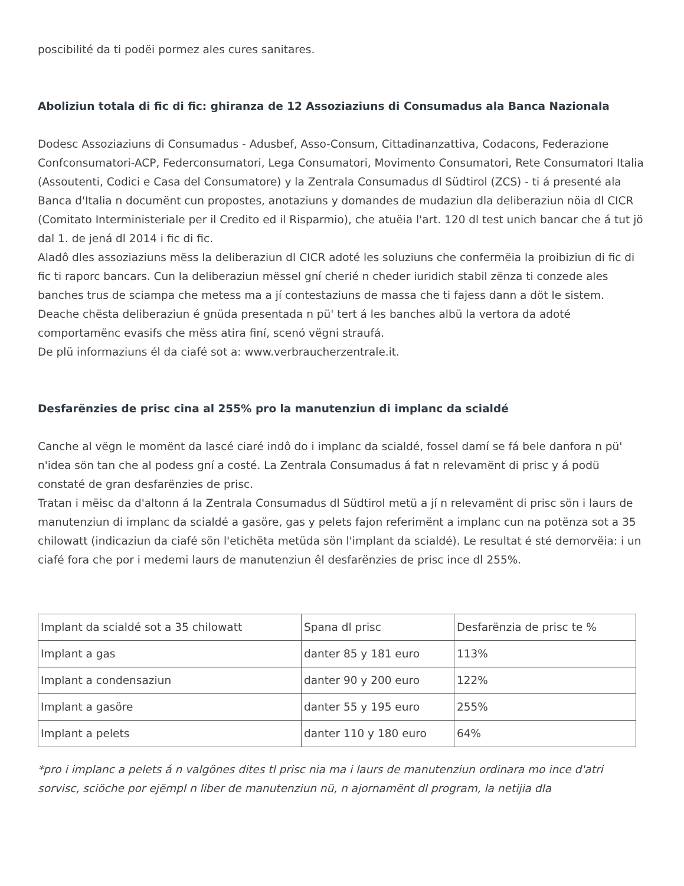poscibilité da ti podëi pormez ales cures sanitares.
Aboliziun totala di fic di fic: ghiranza de 12 Assoziaziuns di Consumadus ala Banca Nazionala
Dodesc Assoziaziuns di Consumadus - Adusbef, Asso-Consum, Cittadinanzattiva, Codacons, Federazione Confconsumatori-ACP, Federconsumatori, Lega Consumatori, Movimento Consumatori, Rete Consumatori Italia (Assoutenti, Codici e Casa del Consumatore) y la Zentrala Consumadus dl Südtirol (ZCS) - ti á presenté ala Banca d'Italia n documënt cun propostes, anotaziuns y domandes de mudaziun dla deliberaziun nöia dl CICR (Comitato Interministeriale per il Credito ed il Risparmio), che atuëia l'art. 120 dl test unich bancar che á tut jö dal 1. de jená dl 2014 i fic di fic.
Aladô dles assoziaziuns mëss la deliberaziun dl CICR adoté les soluziuns che confermëia la proibiziun di fic di fic ti raporc bancars. Cun la deliberaziun mëssel gní cherié n cheder iuridich stabil zënza ti conzede ales banches trus de sciampa che metess ma a jí contestaziuns de massa che ti fajess dann a döt le sistem. Deache chësta deliberaziun é gnüda presentada n pü' tert á les banches albü la vertora da adoté comportamënc evasifs che mëss atira finí, scenó vëgni straufá.
De plü informaziuns él da ciafé sot a: www.verbraucherzentrale.it.
Desfarënzies de prisc cina al 255% pro la manutenziun di implanc da scialdé
Canche al vëgn le momënt da lascé ciaré indô do i implanc da scialdé, fossel damí se fá bele danfora n pü' n'idea sön tan che al podess gní a costé. La Zentrala Consumadus á fat n relevamënt di prisc y á podü constaté de gran desfarënzies de prisc.
Tratan i mëisc da d'altonn á la Zentrala Consumadus dl Südtirol metü a jí n relevamënt di prisc sön i laurs de manutenziun di implanc da scialdé a gasöre, gas y pelets fajon referimënt a implanc cun na potënza sot a 35 chilowatt (indicaziun da ciafé sön l'etichëta metüda sön l'implant da scialdé). Le resultat é sté demorvëia: i un ciafé fora che por i medemi laurs de manutenziun êl desfarënzies de prisc ince dl 255%.
| Implant da scialdé sot a 35 chilowatt | Spana dl prisc | Desfarënzia de prisc te % |
| Implant a gas | danter 85 y 181 euro | 113% |
| Implant a condensaziun | danter 90 y 200 euro | 122% |
| Implant a gasöre | danter 55 y 195 euro | 255% |
| Implant a pelets | danter 110 y 180 euro | 64% |
*pro i implanc a pelets á n valgönes dites tl prisc nia ma i laurs de manutenziun ordinara mo ince d'atri sorvisc, sciöche por ejëmpl n liber de manutenziun nü, n ajornamënt dl program, la netijia dla